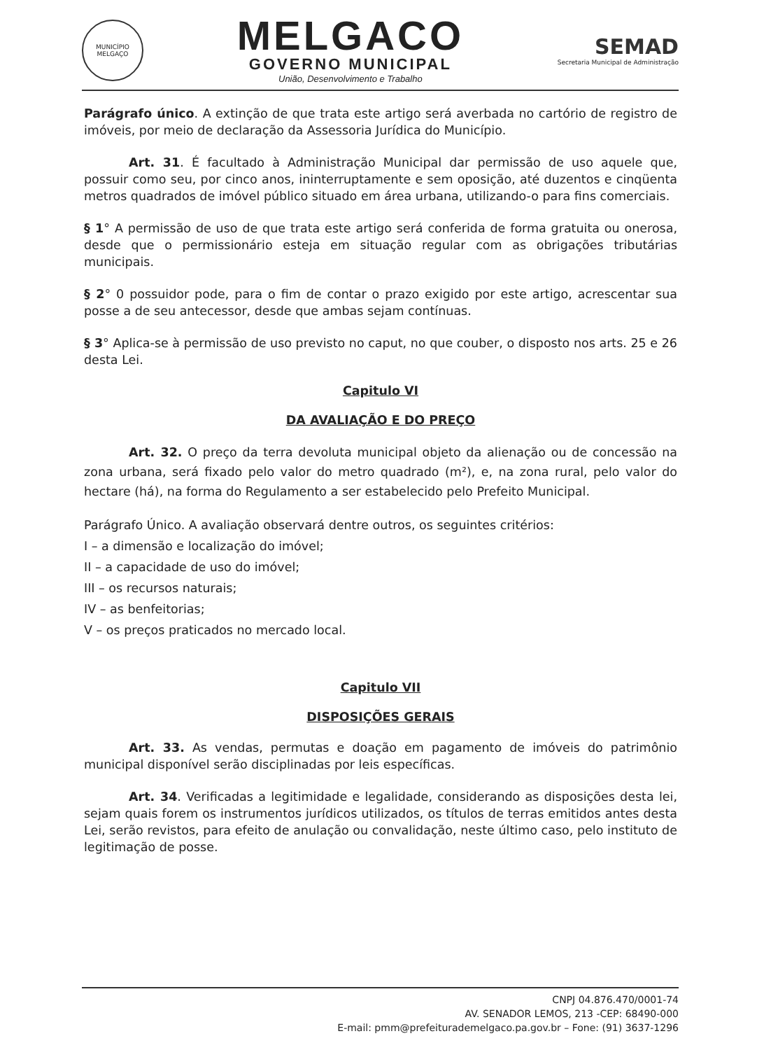MUNICÍPIO
MELGAÇO
MELGACO
GOVERNO MUNICIPAL
União, Desenvolvimento e Trabalho
SEMAD
Secretaria Municipal de Administração
Parágrafo único. A extinção de que trata este artigo será averbada no cartório de registro de imóveis, por meio de declaração da Assessoria Jurídica do Município.
Art. 31. É facultado à Administração Municipal dar permissão de uso aquele que, possuir como seu, por cinco anos, ininterruptamente e sem oposição, até duzentos e cinqüenta metros quadrados de imóvel público situado em área urbana, utilizando-o para fins comerciais.
§ 1° A permissão de uso de que trata este artigo será conferida de forma gratuita ou onerosa, desde que o permissionário esteja em situação regular com as obrigações tributárias municipais.
§ 2° 0 possuidor pode, para o fim de contar o prazo exigido por este artigo, acrescentar sua posse a de seu antecessor, desde que ambas sejam contínuas.
§ 3° Aplica-se à permissão de uso previsto no caput, no que couber, o disposto nos arts. 25 e 26 desta Lei.
Capitulo VI
DA AVALIAÇÃO E DO PREÇO
Art. 32. O preço da terra devoluta municipal objeto da alienação ou de concessão na zona urbana, será fixado pelo valor do metro quadrado (m²), e, na zona rural, pelo valor do hectare (há), na forma do Regulamento a ser estabelecido pelo Prefeito Municipal.
Parágrafo Único. A avaliação observará dentre outros, os seguintes critérios:
I – a dimensão e localização do imóvel;
II – a capacidade de uso do imóvel;
III – os recursos naturais;
IV – as benfeitorias;
V – os preços praticados no mercado local.
Capitulo VII
DISPOSIÇÕES GERAIS
Art. 33. As vendas, permutas e doação em pagamento de imóveis do patrimônio municipal disponível serão disciplinadas por leis específicas.
Art. 34. Verificadas a legitimidade e legalidade, considerando as disposições desta lei, sejam quais forem os instrumentos jurídicos utilizados, os títulos de terras emitidos antes desta Lei, serão revistos, para efeito de anulação ou convalidação, neste último caso, pelo instituto de legitimação de posse.
CNPJ 04.876.470/0001-74
AV. SENADOR LEMOS, 213 -CEP: 68490-000
E-mail: pmm@prefeiturademelgaco.pa.gov.br – Fone: (91) 3637-1296